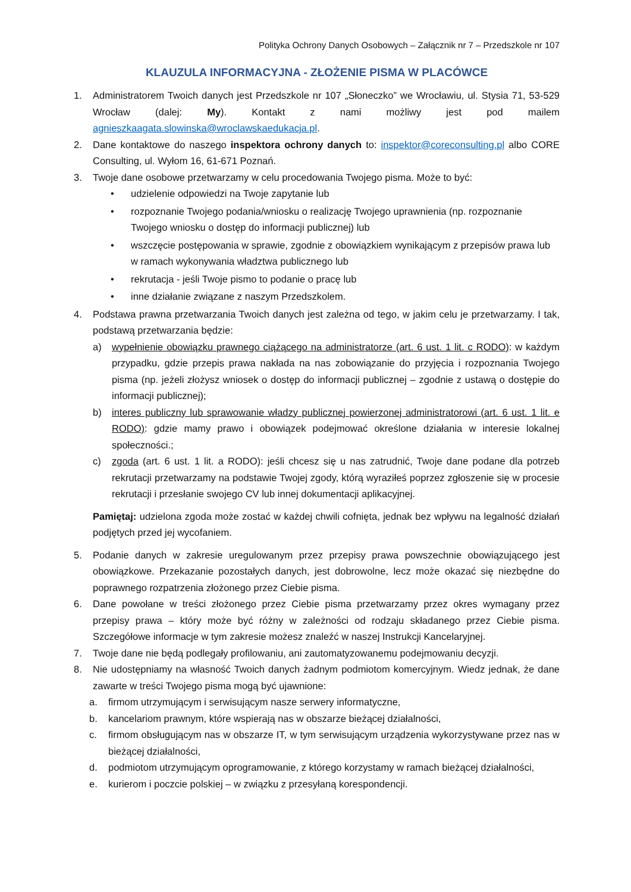Polityka Ochrony Danych Osobowych – Załącznik nr 7 – Przedszkole nr 107
KLAUZULA INFORMACYJNA - ZŁOŻENIE PISMA W PLACÓWCE
1. Administratorem Twoich danych jest Przedszkole nr 107 „Słoneczko” we Wrocławiu, ul. Stysia 71, 53-529 Wrocław (dalej: My). Kontakt z nami możliwy jest pod mailem agnieszkaagata.slowinska@wroclawskaedukacja.pl.
2. Dane kontaktowe do naszego inspektora ochrony danych to: inspektor@coreconsulting.pl albo CORE Consulting, ul. Wyłom 16, 61-671 Poznań.
3. Twoje dane osobowe przetwarzamy w celu procedowania Twojego pisma. Może to być:
• udzielenie odpowiedzi na Twoje zapytanie lub
• rozpoznanie Twojego podania/wniosku o realizację Twojego uprawnienia (np. rozpoznanie Twojego wniosku o dostęp do informacji publicznej) lub
• wszczęcie postępowania w sprawie, zgodnie z obowiązkiem wynikającym z przepisów prawa lub w ramach wykonywania władztwa publicznego lub
• rekrutacja - jeśli Twoje pismo to podanie o pracę lub
• inne działanie związane z naszym Przedszkolem.
4. Podstawa prawna przetwarzania Twoich danych jest zależna od tego, w jakim celu je przetwarzamy. I tak, podstawą przetwarzania będzie:
a) wypełnienie obowiązku prawnego ciążącego na administratorze (art. 6 ust. 1 lit. c RODO): w każdym przypadku, gdzie przepis prawa nakłada na nas zobowiązanie do przyjęcia i rozpoznania Twojego pisma (np. jeżeli złożysz wniosek o dostęp do informacji publicznej – zgodnie z ustawą o dostępie do informacji publicznej);
b) interes publiczny lub sprawowanie władzy publicznej powierzonej administratorowi (art. 6 ust. 1 lit. e RODO): gdzie mamy prawo i obowiązek podejmować określone działania w interesie lokalnej społeczności.;
c) zgoda (art. 6 ust. 1 lit. a RODO): jeśli chcesz się u nas zatrudnić, Twoje dane podane dla potrzeb rekrutacji przetwarzamy na podstawie Twojej zgody, którą wyraziłeś poprzez zgłoszenie się w procesie rekrutacji i przesłanie swojego CV lub innej dokumentacji aplikacyjnej.
Pamiętaj: udzielona zgoda może zostać w każdej chwili cofnięta, jednak bez wpływu na legalność działań podjętych przed jej wycofaniem.
5. Podanie danych w zakresie uregulowanym przez przepisy prawa powszechnie obowiązującego jest obowiązkowe. Przekazanie pozostałych danych, jest dobrowolne, lecz może okazać się niezbędne do poprawnego rozpatrzenia złożonego przez Ciebie pisma.
6. Dane powołane w treści złożonego przez Ciebie pisma przetwarzamy przez okres wymagany przez przepisy prawa – który może być różny w zależności od rodzaju składanego przez Ciebie pisma. Szczegółowe informacje w tym zakresie możesz znaleźć w naszej Instrukcji Kancelaryjnej.
7. Twoje dane nie będą podlegały profilowaniu, ani zautomatyzowanemu podejmowaniu decyzji.
8. Nie udostępniamy na własność Twoich danych żadnym podmiotom komercyjnym. Wiedz jednak, że dane zawarte w treści Twojego pisma mogą być ujawnione:
a. firmom utrzymującym i serwisującym nasze serwery informatyczne,
b. kancelariom prawnym, które wspierają nas w obszarze bieżącej działalności,
c. firmom obsługującym nas w obszarze IT, w tym serwisującym urządzenia wykorzystywane przez nas w bieżącej działalności,
d. podmiotom utrzymującym oprogramowanie, z którego korzystamy w ramach bieżącej działalności,
e. kurierom i poczcie polskiej – w związku z przesyłaną korespondencji.